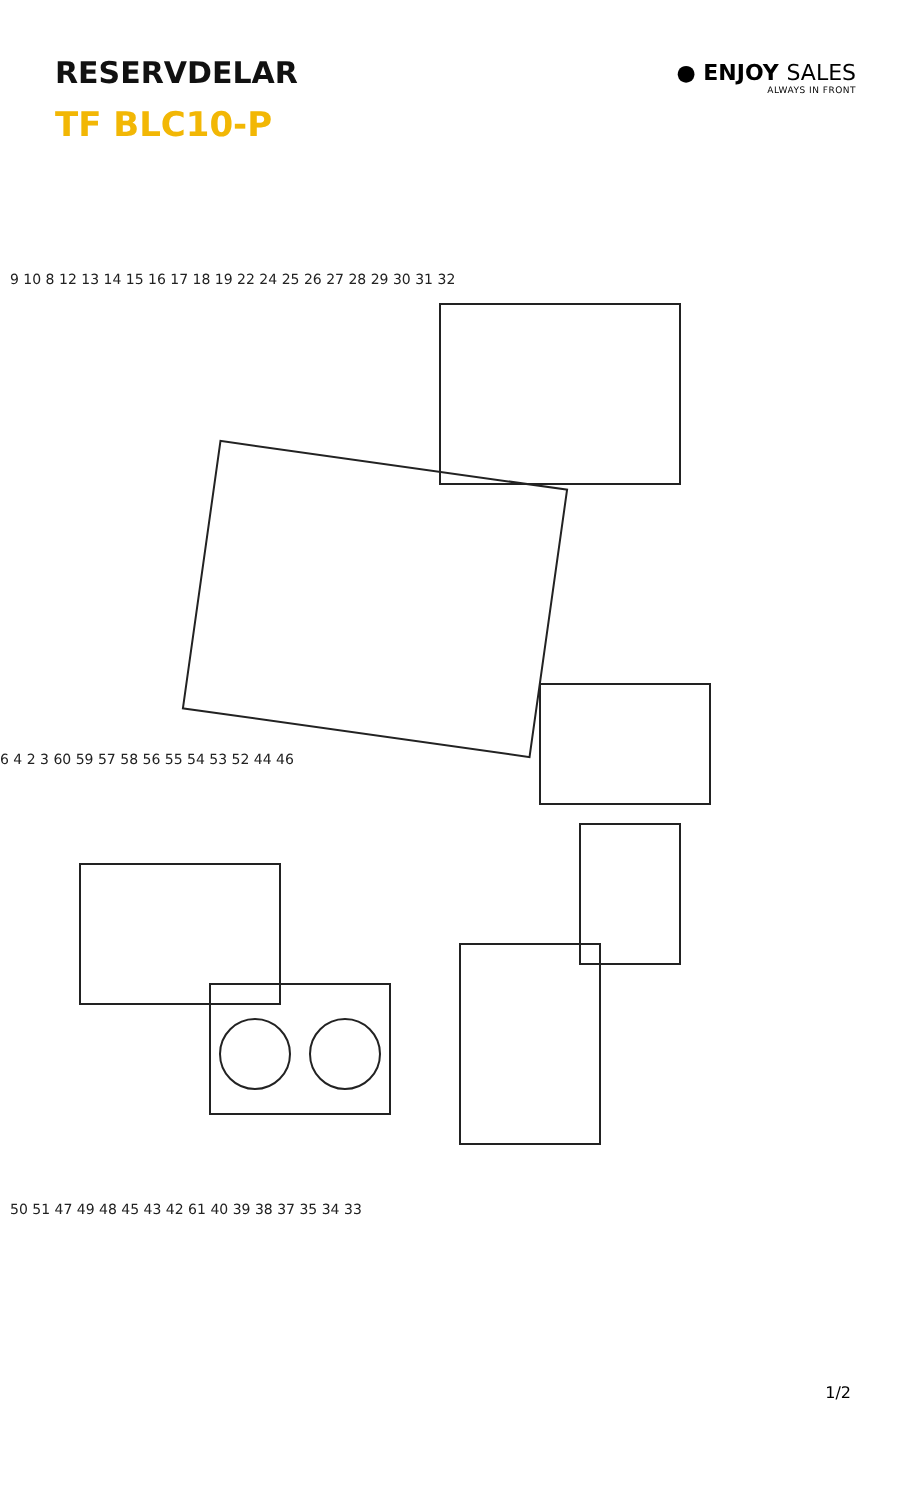RESERVDELAR
TF BLC10-P
● ENJOY SALES
ALWAYS IN FRONT
50 51 47 49 48 45 43 42 61 40 39 38 37 35 34 33
9 10 8 12 13 14 15 16 17 18 19 22 24 25 26 27 28 29 30 31 32
6 4 2 3 60 59 57 58 56 55 54 53 52 44 46
1/2